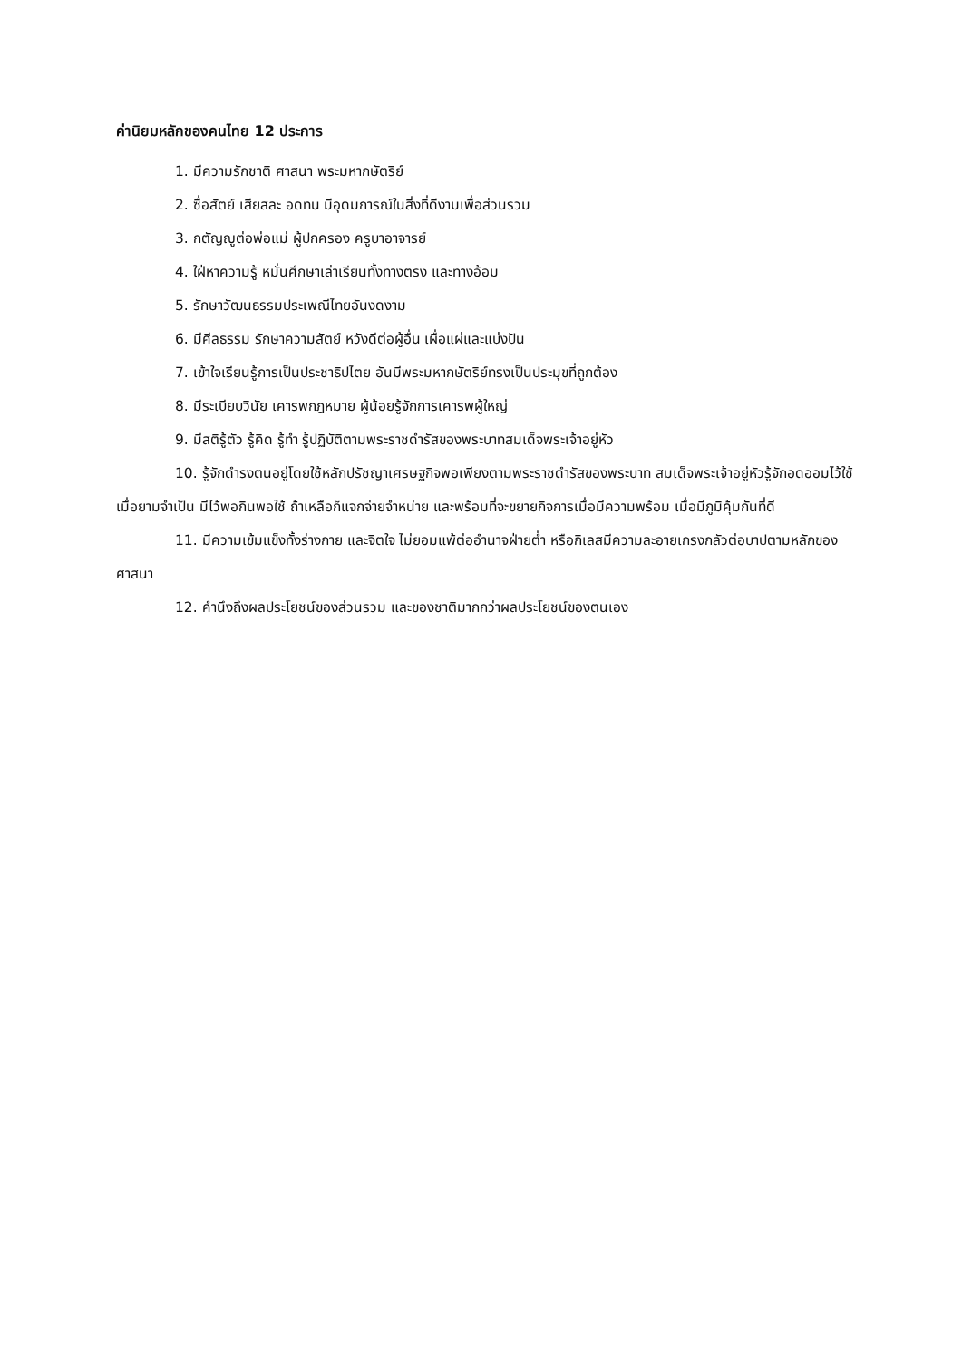ค่านิยมหลักของคนไทย 12 ประการ
1. มีความรักชาติ ศาสนา พระมหากษัตริย์
2. ซื่อสัตย์ เสียสละ อดทน มีอุดมการณ์ในสิ่งที่ดีงามเพื่อส่วนรวม
3. กตัญญูต่อพ่อแม่ ผู้ปกครอง ครูบาอาจารย์
4. ใฝ่หาความรู้ หมั่นศึกษาเล่าเรียนทั้งทางตรง และทางอ้อม
5. รักษาวัฒนธรรมประเพณีไทยอันงดงาม
6. มีศีลธรรม รักษาความสัตย์ หวังดีต่อผู้อื่น เผื่อแผ่และแบ่งปัน
7. เข้าใจเรียนรู้การเป็นประชาธิปไตย อันมีพระมหากษัตริย์ทรงเป็นประมุขที่ถูกต้อง
8. มีระเบียบวินัย เคารพกฎหมาย ผู้น้อยรู้จักการเคารพผู้ใหญ่
9. มีสติรู้ตัว รู้คิด รู้ทำ รู้ปฏิบัติตามพระราชดำรัสของพระบาทสมเด็จพระเจ้าอยู่หัว
10. รู้จักดำรงตนอยู่โดยใช้หลักปรัชญาเศรษฐกิจพอเพียงตามพระราชดำรัสของพระบาท สมเด็จพระเจ้าอยู่หัวรู้จักอดออมไว้ใช้เมื่อยามจำเป็น มีไว้พอกินพอใช้ ถ้าเหลือก็แจกจ่ายจำหน่าย และพร้อมที่จะขยายกิจการเมื่อมีความพร้อม เมื่อมีภูมิคุ้มกันที่ดี
11. มีความเข้มแข็งทั้งร่างกาย และจิตใจ ไม่ยอมแพ้ต่ออำนาจฝ่ายต่ำ หรือกิเลสมีความละอายเกรงกลัวต่อบาปตามหลักของศาสนา
12. คำนึงถึงผลประโยชน์ของส่วนรวม และของชาติมากกว่าผลประโยชน์ของตนเอง